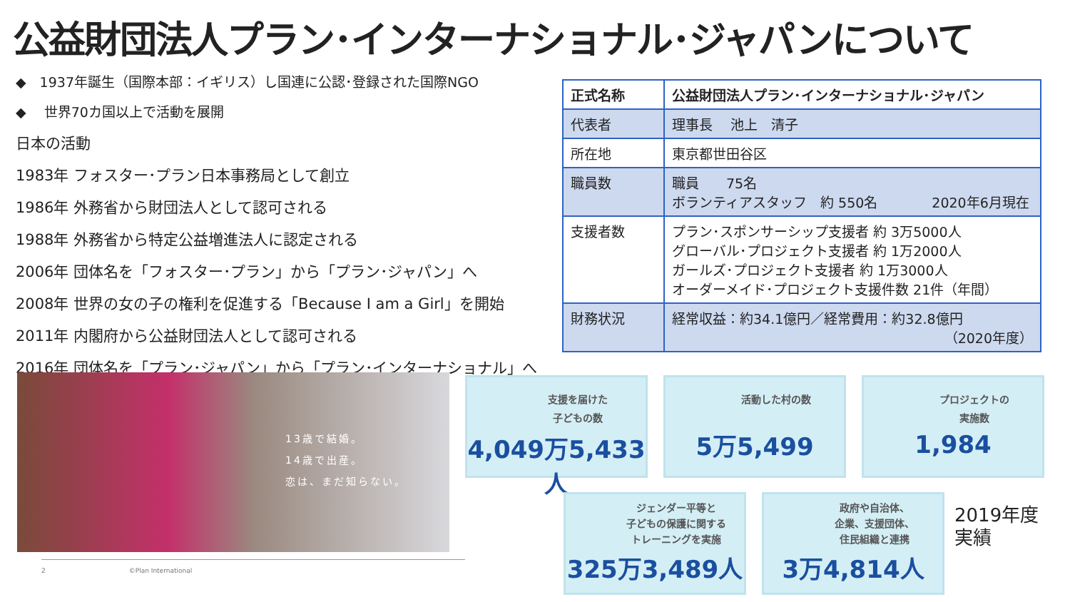公益財団法人プラン･インターナショナル･ジャパンについて
◆　1937年誕生（国際本部：イギリス）し国連に公認･登録された国際NGO
◆　 世界70カ国以上で活動を展開
日本の活動
1983年 フォスター･プラン日本事務局として創立
1986年 外務省から財団法人として認可される
1988年 外務省から特定公益増進法人に認定される
2006年 団体名を「フォスター･プラン」から「プラン･ジャパン」へ
2008年 世界の女の子の権利を促進する「Because I am a Girl」を開始
2011年 内閣府から公益財団法人として認可される
2016年 団体名を「プラン･ジャパン」から「プラン･インターナショナル」へ
| 正式名称 | 公益財団法人プラン･インターナショナル･ジャパン |
| --- | --- |
| 代表者 | 理事長 池上 清子 |
| 所在地 | 東京都世田谷区 |
| 職員数 | 職員 75名 ボランティアスタッフ 約 550名 2020年6月現在 |
| 支援者数 | プラン･スポンサーシップ支援者 約 3万5000人 グローバル･プロジェクト支援者 約 1万2000人 ガールズ･プロジェクト支援者 約 1万3000人 オーダーメイド･プロジェクト支援件数 21件（年間） |
| 財務状況 | 経常収益：約34.1億円／経常費用：約32.8億円 （2020年度） |
13歳で結婚。
14歳で出産。
恋は、まだ知らない。
支援を届けた
子どもの数
4,049万5,433人
活動した村の数
5万5,499
プロジェクトの
実施数
1,984
ジェンダー平等と
子どもの保護に関する
トレーニングを実施
325万3,489人
政府や自治体、
企業、支援団体、
住民組織と連携
3万4,814人
2019年度
実績
2　　　　　　　　　　　　　©Plan International